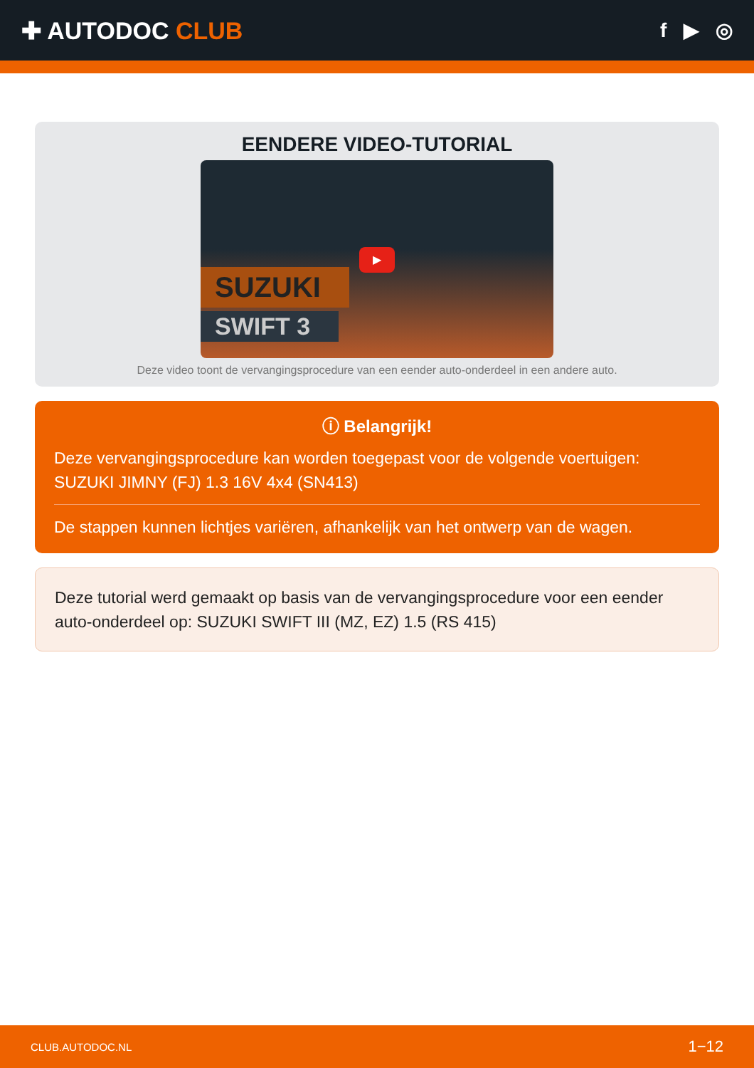✚ AUTODOC CLUB
f ▶ ◎
EENDERE VIDEO-TUTORIAL
SUZUKI
SWIFT 3
▶
Deze video toont de vervangingsprocedure van een eender auto-onderdeel in een andere auto.
ⓘ Belangrijk!
Deze vervangingsprocedure kan worden toegepast voor de volgende voertuigen: SUZUKI JIMNY (FJ) 1.3 16V 4x4 (SN413)
De stappen kunnen lichtjes variëren, afhankelijk van het ontwerp van de wagen.
Deze tutorial werd gemaakt op basis van de vervangingsprocedure voor een eender auto-onderdeel op: SUZUKI SWIFT III (MZ, EZ) 1.5 (RS 415)
CLUB.AUTODOC.NL 1−12